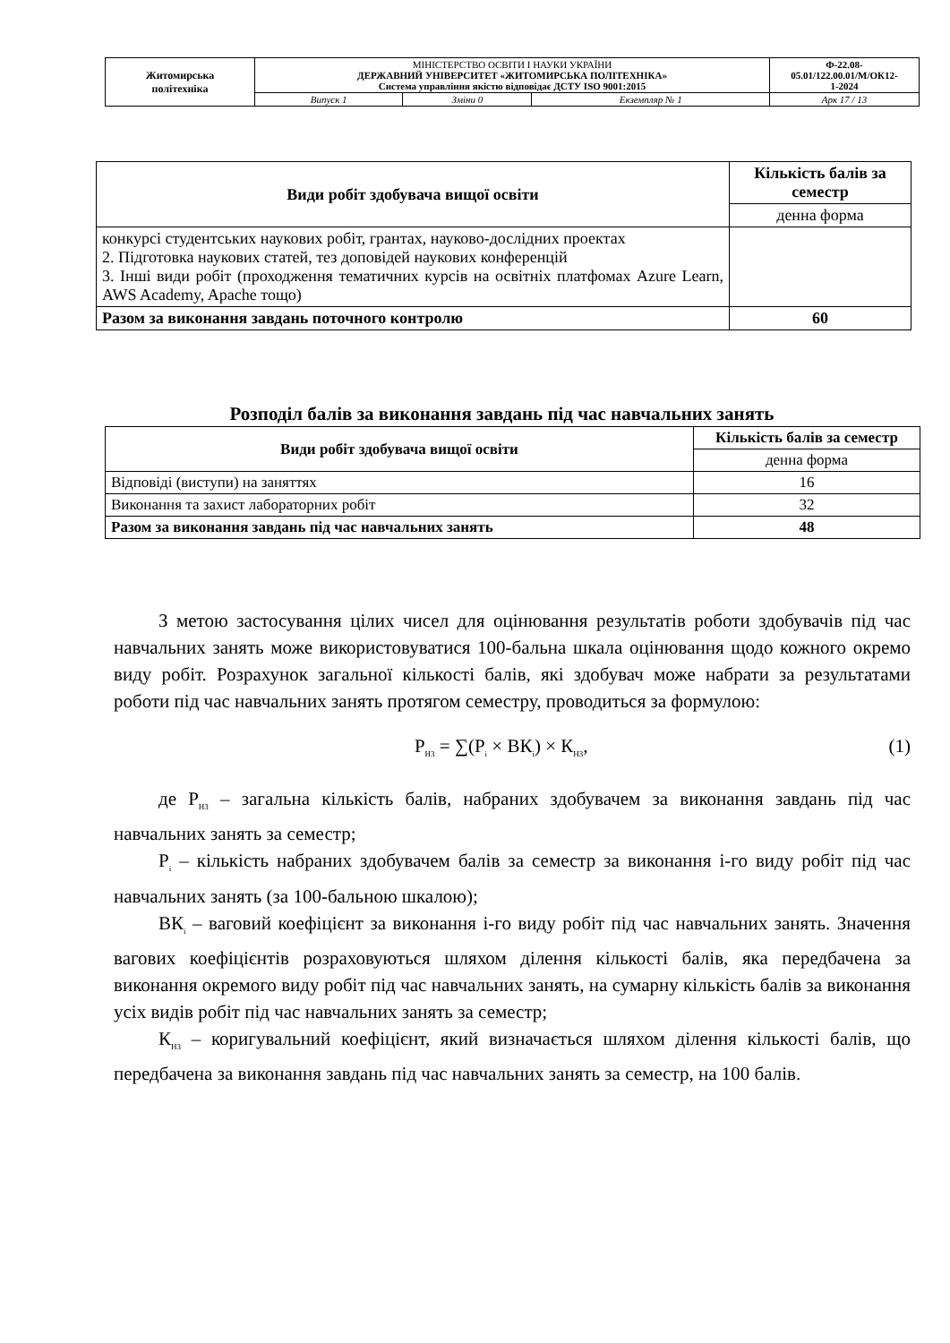| Житомирська політехніка | МІНІСТЕРСТВО ОСВІТИ І НАУКИ УКРАЇНИ ДЕРЖАВНИЙ УНІВЕРСИТЕТ «ЖИТОМИРСЬКА ПОЛІТЕХНІКА» Система управління якістю відповідає ДСТУ ISO 9001:2015 | | | Ф-22.08- 05.01/122.00.01/М/ОК12- 1-2024 |
| | Випуск 1 | Зміни 0 | Екземпляр № 1 | Арк 17 / 13 |
| Види робіт здобувача вищої освіти | Кількість балів за семестр |
| --- | --- |
| | денна форма |
| конкурсі студентських наукових робіт, грантах, науково-дослідних проектах 2. Підготовка наукових статей, тез доповідей наукових конференцій 3. Інші види робіт (проходження тематичних курсів на освітніх платфомах Azure Learn, AWS Academy, Apache тощо) | |
| Разом за виконання завдань поточного контролю | 60 |
Розподіл балів за виконання завдань під час навчальних занять
| Види робіт здобувача вищої освіти | Кількість балів за семестр |
| --- | --- |
| | денна форма |
| Відповіді (виступи) на заняттях | 16 |
| Виконання та захист лабораторних робіт | 32 |
| Разом за виконання завдань під час навчальних занять | 48 |
З метою застосування цілих чисел для оцінювання результатів роботи здобувачів під час навчальних занять може використовуватися 100-бальна шкала оцінювання щодо кожного окремо виду робіт. Розрахунок загальної кількості балів, які здобувач може набрати за результатами роботи під час навчальних занять протягом семестру, проводиться за формулою:
Р<sub>НЗ</sub> = ∑(Р<sub>і</sub> × ВК<sub>і</sub>) × К<sub>НЗ</sub>, (1)
де Р<sub>НЗ</sub> – загальна кількість балів, набраних здобувачем за виконання завдань під час навчальних занять за семестр;
Р<sub>і</sub> – кількість набраних здобувачем балів за семестр за виконання і-го виду робіт під час навчальних занять (за 100-бальною шкалою);
ВК<sub>і</sub> – ваговий коефіцієнт за виконання і-го виду робіт під час навчальних занять. Значення вагових коефіцієнтів розраховуються шляхом ділення кількості балів, яка передбачена за виконання окремого виду робіт під час навчальних занять, на сумарну кількість балів за виконання усіх видів робіт під час навчальних занять за семестр;
К<sub>НЗ</sub> – коригувальний коефіцієнт, який визначається шляхом ділення кількості балів, що передбачена за виконання завдань під час навчальних занять за семестр, на 100 балів.